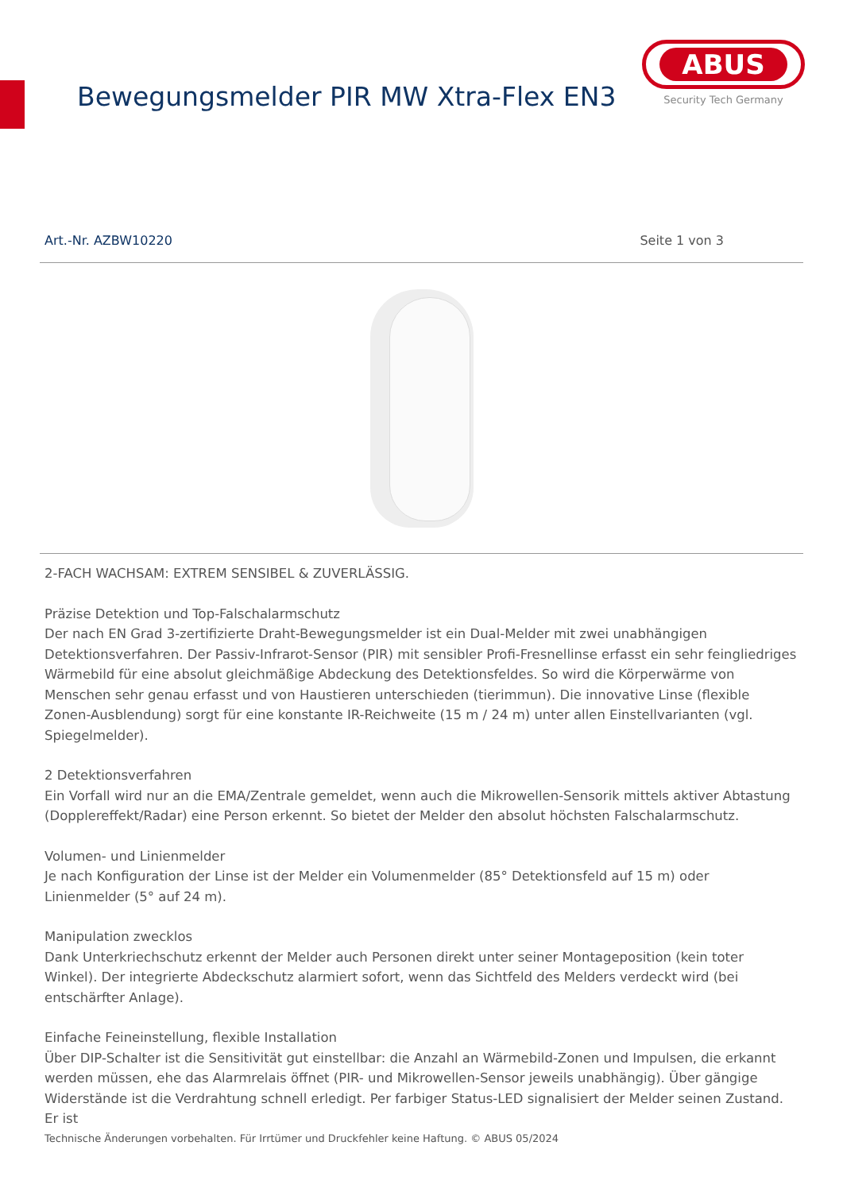Bewegungsmelder PIR MW Xtra-Flex EN3
ABUS
Security Tech Germany
Art.-Nr. AZBW10220 Seite 1 von 3
2-FACH WACHSAM: EXTREM SENSIBEL & ZUVERLÄSSIG.
Präzise Detektion und Top-Falschalarmschutz
Der nach EN Grad 3-zertifizierte Draht-Bewegungsmelder ist ein Dual-Melder mit zwei unabhängigen Detektionsverfahren. Der Passiv-Infrarot-Sensor (PIR) mit sensibler Profi-Fresnellinse erfasst ein sehr feingliedriges Wärmebild für eine absolut gleichmäßige Abdeckung des Detektionsfeldes. So wird die Körperwärme von Menschen sehr genau erfasst und von Haustieren unterschieden (tierimmun). Die innovative Linse (flexible Zonen-Ausblendung) sorgt für eine konstante IR-Reichweite (15 m / 24 m) unter allen Einstellvarianten (vgl. Spiegelmelder).
2 Detektionsverfahren
Ein Vorfall wird nur an die EMA/Zentrale gemeldet, wenn auch die Mikrowellen-Sensorik mittels aktiver Abtastung (Dopplereffekt/Radar) eine Person erkennt. So bietet der Melder den absolut höchsten Falschalarmschutz.
Volumen- und Linienmelder
Je nach Konfiguration der Linse ist der Melder ein Volumenmelder (85° Detektionsfeld auf 15 m) oder Linienmelder (5° auf 24 m).
Manipulation zwecklos
Dank Unterkriechschutz erkennt der Melder auch Personen direkt unter seiner Montageposition (kein toter Winkel). Der integrierte Abdeckschutz alarmiert sofort, wenn das Sichtfeld des Melders verdeckt wird (bei entschärfter Anlage).
Einfache Feineinstellung, flexible Installation
Über DIP-Schalter ist die Sensitivität gut einstellbar: die Anzahl an Wärmebild-Zonen und Impulsen, die erkannt werden müssen, ehe das Alarmrelais öffnet (PIR- und Mikrowellen-Sensor jeweils unabhängig). Über gängige Widerstände ist die Verdrahtung schnell erledigt. Per farbiger Status-LED signalisiert der Melder seinen Zustand. Er ist
Technische Änderungen vorbehalten. Für Irrtümer und Druckfehler keine Haftung. © ABUS 05/2024